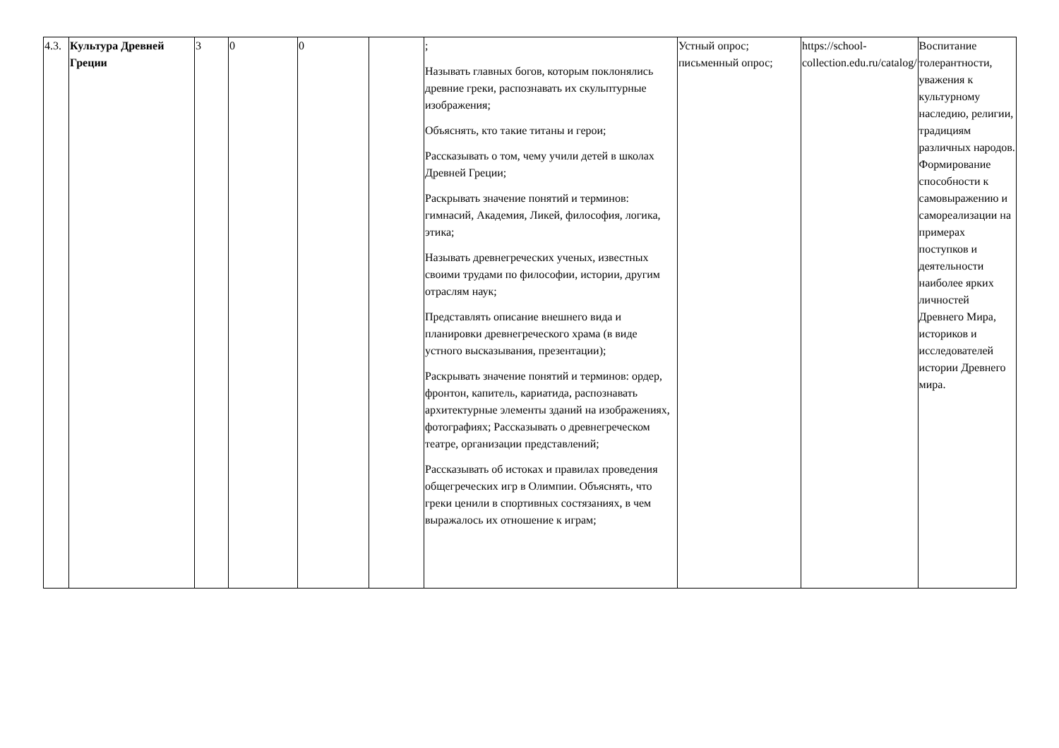| 4.3. | Культура Древней Греции | 3 | 0 | 0 | | ; Называть главных богов, которым поклонялись древние греки, распознавать их скульптурные изображения; Объяснять, кто такие титаны и герои; Рассказывать о том, чему учили детей в школах Древней Греции; Раскрывать значение понятий и терминов: гимнасий, Академия, Ликей, философия, логика, этика; Называть древнегреческих ученых, известных своими трудами по философии, истории, другим отраслям наук; Представлять описание внешнего вида и планировки древнегреческого храма (в виде устного высказывания, презентации); Раскрывать значение понятий и терминов: ордер, фронтон, капитель, кариатида, распознавать архитектурные элементы зданий на изображениях, фотографиях; Рассказывать о древнегреческом театре, организации представлений; Рассказывать об истоках и правилах проведения общегреческих игр в Олимпии. Объяснять, что греки ценили в спортивных состязаниях, в чем выражалось их отношение к играм; | Устный опрос; письменный опрос; | https://school-collection.edu.ru/catalog/ | Воспитание толерантности, уважения к культурному наследию, религии, традициям различных народов. Формирование способности к самовыражению и самореализации на примерах поступков и деятельности наиболее ярких личностей Древнего Мира, историков и исследователей истории Древнего мира. |